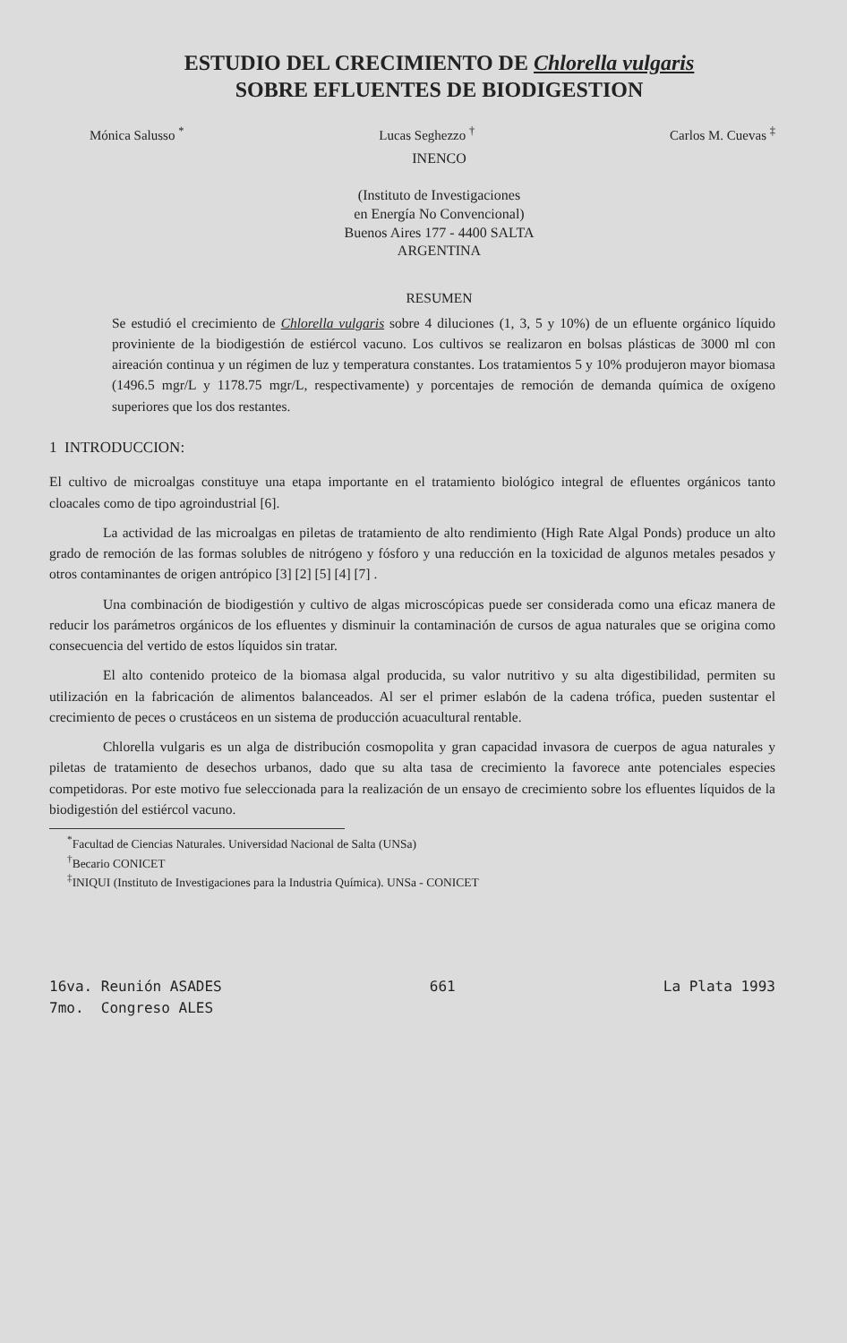ESTUDIO DEL CRECIMIENTO DE Chlorella vulgaris
SOBRE EFLUENTES DE BIODIGESTION
Mónica Salusso <sup>*</sup> Lucas Seghezzo <sup>†</sup> Carlos M. Cuevas <sup>‡</sup>
INENCO
(Instituto de Investigaciones
en Energía No Convencional)
Buenos Aires 177 - 4400 SALTA
ARGENTINA
RESUMEN
Se estudió el crecimiento de Chlorella vulgaris sobre 4 diluciones (1, 3, 5 y 10%) de un efluente orgánico líquido proviniente de la biodigestión de estiércol vacuno. Los cultivos se realizaron en bolsas plásticas de 3000 ml con aireación continua y un régimen de luz y temperatura constantes. Los tratamientos 5 y 10% produjeron mayor biomasa (1496.5 mgr/L y 1178.75 mgr/L, respectivamente) y porcentajes de remoción de demanda química de oxígeno superiores que los dos restantes.
1 INTRODUCCION:
El cultivo de microalgas constituye una etapa importante en el tratamiento biológico integral de efluentes orgánicos tanto cloacales como de tipo agroindustrial [6].
La actividad de las microalgas en piletas de tratamiento de alto rendimiento (High Rate Algal Ponds) produce un alto grado de remoción de las formas solubles de nitrógeno y fósforo y una reducción en la toxicidad de algunos metales pesados y otros contaminantes de origen antrópico [3] [2] [5] [4] [7] .
Una combinación de biodigestión y cultivo de algas microscópicas puede ser considerada como una eficaz manera de reducir los parámetros orgánicos de los efluentes y disminuir la contaminación de cursos de agua naturales que se origina como consecuencia del vertido de estos líquidos sin tratar.
El alto contenido proteico de la biomasa algal producida, su valor nutritivo y su alta digestibilidad, permiten su utilización en la fabricación de alimentos balanceados. Al ser el primer eslabón de la cadena trófica, pueden sustentar el crecimiento de peces o crustáceos en un sistema de producción acuacultural rentable.
Chlorella vulgaris es un alga de distribución cosmopolita y gran capacidad invasora de cuerpos de agua naturales y piletas de tratamiento de desechos urbanos, dado que su alta tasa de crecimiento la favorece ante potenciales especies competidoras. Por este motivo fue seleccionada para la realización de un ensayo de crecimiento sobre los efluentes líquidos de la biodigestión del estiércol vacuno.
<sup>*</sup> Facultad de Ciencias Naturales. Universidad Nacional de Salta (UNSa)
<sup>†</sup> Becario CONICET
<sup>‡</sup> INIQUI (Instituto de Investigaciones para la Industria Química). UNSa - CONICET
16va. Reunión ASADES
7mo. Congreso ALES 661 La Plata 1993